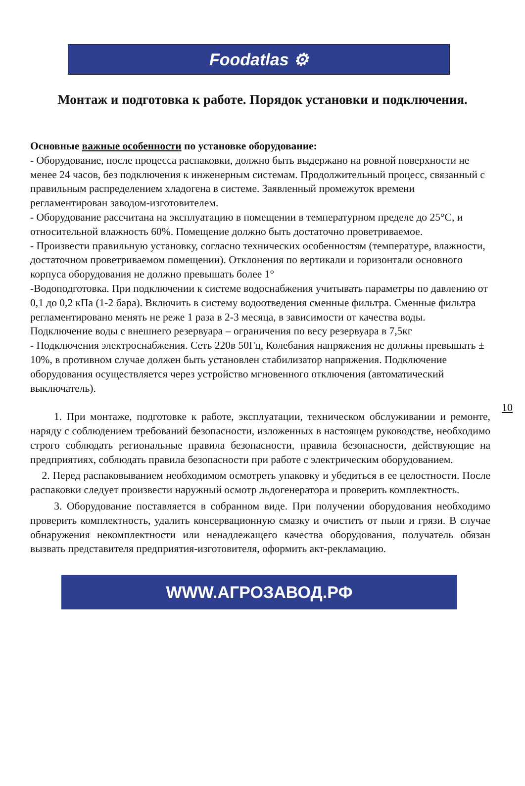Foodatlas ⚙
Монтаж и подготовка к работе. Порядок установки и подключения.
Основные важные особенности по установке оборудование:
- Оборудование, после процесса распаковки, должно быть выдержано на ровной поверхности не менее 24 часов, без подключения к инженерным системам. Продолжительный процесс, связанный с правильным распределением хладогена в системе. Заявленный промежуток времени регламентирован заводом-изготовителем.
- Оборудование рассчитана на эксплуатацию в помещении в температурном пределе до 25°С, и относительной влажность 60%. Помещение должно быть достаточно проветриваемое.
- Произвести правильную установку, согласно технических особенностям (температуре, влажности, достаточном проветриваемом помещении). Отклонения по вертикали и горизонтали основного корпуса оборудования не должно превышать более 1°
-Водоподготовка. При подключении к системе водоснабжения учитывать параметры по давлению от 0,1 до 0,2 кПа (1-2 бара). Включить в систему водоотведения сменные фильтра. Сменные фильтра регламентировано менять не реже 1 раза в 2-3 месяца, в зависимости от качества воды.
Подключение воды с внешнего резервуара – ограничения по весу резервуара в 7,5кг
- Подключения электроснабжения. Сеть 220в 50Гц, Колебания напряжения не должны превышать ± 10%, в противном случае должен быть установлен стабилизатор напряжения. Подключение оборудования осуществляется через устройство мгновенного отключения (автоматический выключатель).
1. При монтаже, подготовке к работе, эксплуатации, техническом обслуживании и ремонте, наряду с соблюдением требований безопасности, изложенных в настоящем руководстве, необходимо строго соблюдать региональные правила безопасности, правила безопасности, действующие на предприятиях, соблюдать правила безопасности при работе с электрическим оборудованием.
2. Перед распаковыванием необходимом осмотреть упаковку и убедиться в ее целостности. После распаковки следует произвести наружный осмотр льдогенератора и проверить комплектность.
3. Оборудование поставляется в собранном виде. При получении оборудования необходимо проверить комплектность, удалить консервационную смазку и очистить от пыли и грязи. В случае обнаружения некомплектности или ненадлежащего качества оборудования, получатель обязан вызвать представителя предприятия-изготовителя, оформить акт-рекламацию.
10
WWW.АГРОЗАВОД.РФ